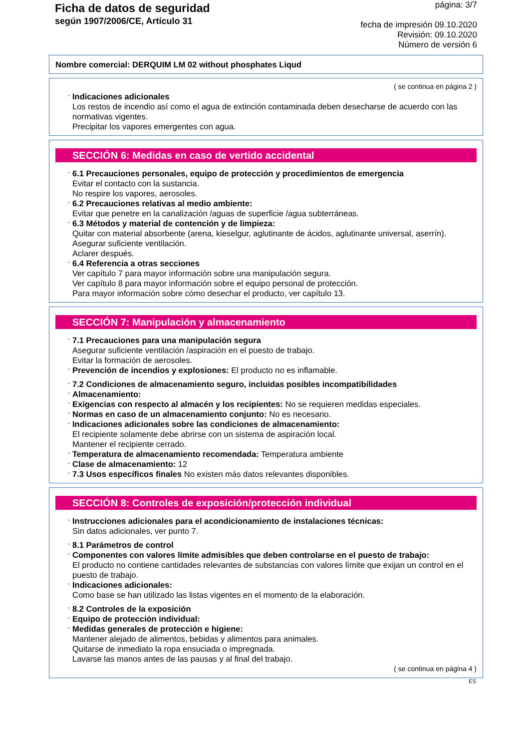Ficha de datos de seguridad
según 1907/2006/CE, Artículo 31
página: 3/7
fecha de impresión 09.10.2020
Revisión: 09.10.2020
Número de versión 6
Nombre comercial: DERQUIM LM 02 without phosphates Liqud
( se continua en página 2 )
· Indicaciones adicionales
Los restos de incendio así como el agua de extinción contaminada deben desecharse de acuerdo con las normativas vigentes.
Precipitar los vapores emergentes con agua.
SECCIÓN 6: Medidas en caso de vertido accidental
· 6.1 Precauciones personales, equipo de protección y procedimientos de emergencia
Evitar el contacto con la sustancia.
No respire los vapores, aerosoles.
· 6.2 Precauciones relativas al medio ambiente:
Evitar que penetre en la canalización /aguas de superficie /agua subterráneas.
· 6.3 Métodos y material de contención y de limpieza:
Quitar con material absorbente (arena, kieselgur, aglutinante de ácidos, aglutinante universal, aserrín).
Asegurar suficiente ventilación.
Aclarer después.
· 6.4 Referencia a otras secciones
Ver capítulo 7 para mayor información sobre una manipulación segura.
Ver capítulo 8 para mayor información sobre el equipo personal de protección.
Para mayor información sobre cómo desechar el producto, ver capítulo 13.
SECCIÓN 7: Manipulación y almacenamiento
· 7.1 Precauciones para una manipulación segura
Asegurar suficiente ventilación /aspiración en el puesto de trabajo.
Evitar la formación de aerosoles.
· Prevención de incendios y explosiones: El producto no es inflamable.
· 7.2 Condiciones de almacenamiento seguro, incluidas posibles incompatibilidades
· Almacenamiento:
· Exigencias con respecto al almacén y los recipientes: No se requieren medidas especiales.
· Normas en caso de un almacenamiento conjunto: No es necesario.
· Indicaciones adicionales sobre las condiciones de almacenamiento:
El recipiente solamente debe abrirse con un sistema de aspiración local.
Mantener el recipiente cerrado.
· Temperatura de almacenamiento recomendada: Temperatura ambiente
· Clase de almacenamiento: 12
· 7.3 Usos específicos finales No existen más datos relevantes disponibles.
SECCIÓN 8: Controles de exposición/protección individual
· Instrucciones adicionales para el acondicionamiento de instalaciones técnicas:
Sin datos adicionales, ver punto 7.
· 8.1 Parámetros de control
· Componentes con valores límite admisibles que deben controlarse en el puesto de trabajo:
El producto no contiene cantidades relevantes de substancias con valores límite que exijan un control en el puesto de trabajo.
· Indicaciones adicionales:
Como base se han utilizado las listas vigentes en el momento de la elaboración.
· 8.2 Controles de la exposición
· Equipo de protección individual:
· Medidas generales de protección e higiene:
Mantener alejado de alimentos, bebidas y alimentos para animales.
Quitarse de inmediato la ropa ensuciada o impregnada.
Lavarse las manos antes de las pausas y al final del trabajo.
( se continua en página 4 )
ES